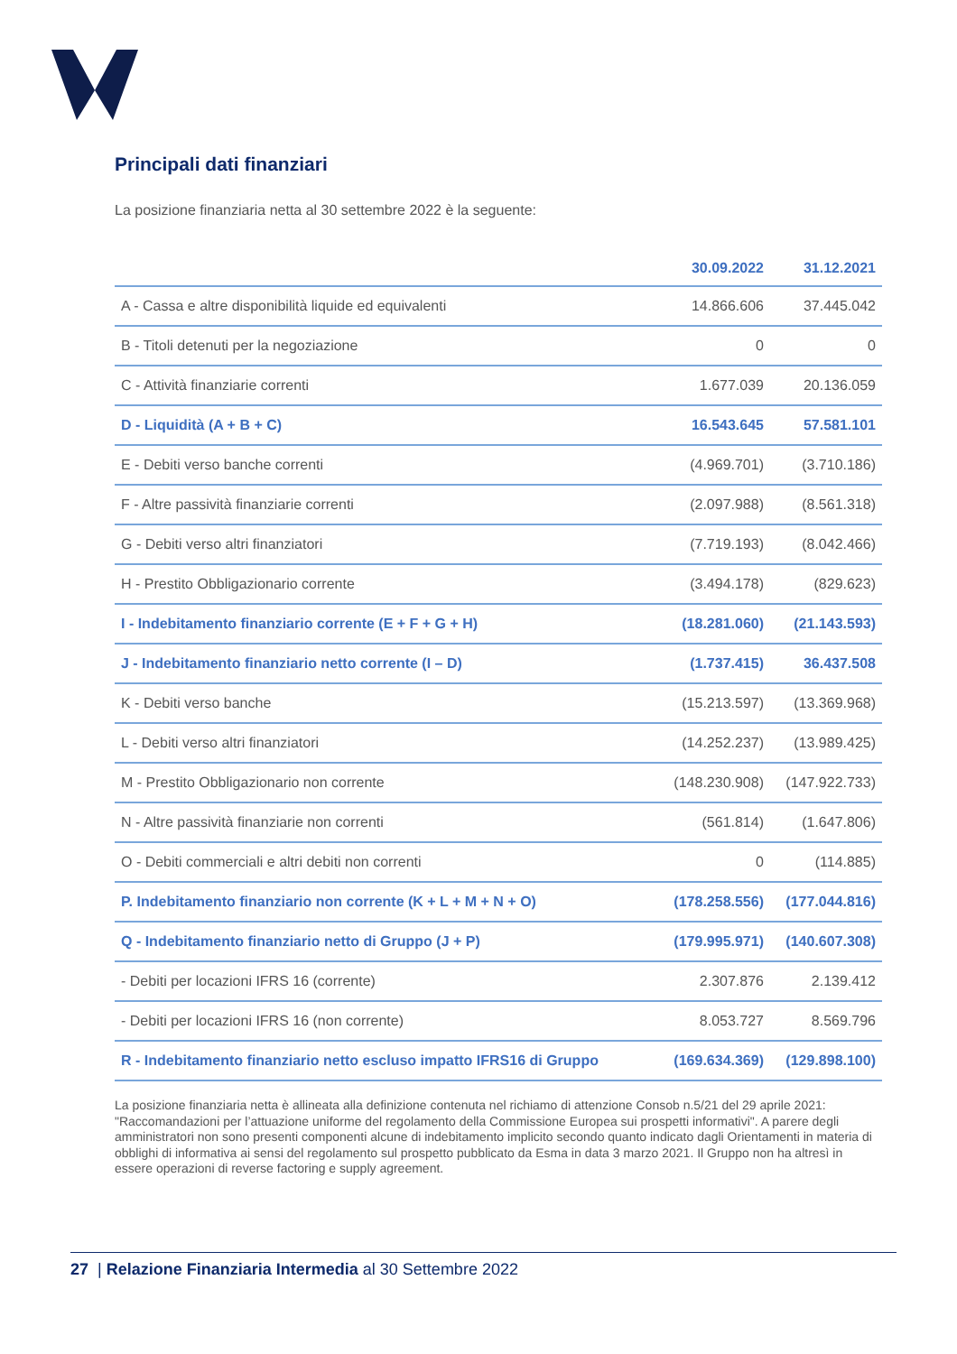Principali dati finanziari
La posizione finanziaria netta al 30 settembre 2022 è la seguente:
| | 30.09.2022 | 31.12.2021 |
| --- | --- | --- |
| A - Cassa e altre disponibilità liquide ed equivalenti | 14.866.606 | 37.445.042 |
| B - Titoli detenuti per la negoziazione | 0 | 0 |
| C - Attività finanziarie correnti | 1.677.039 | 20.136.059 |
| D - Liquidità (A + B + C) | 16.543.645 | 57.581.101 |
| E - Debiti verso banche correnti | (4.969.701) | (3.710.186) |
| F - Altre passività finanziarie correnti | (2.097.988) | (8.561.318) |
| G - Debiti verso altri finanziatori | (7.719.193) | (8.042.466) |
| H - Prestito Obbligazionario corrente | (3.494.178) | (829.623) |
| I - Indebitamento finanziario corrente (E + F + G + H) | (18.281.060) | (21.143.593) |
| J - Indebitamento finanziario netto corrente (I – D) | (1.737.415) | 36.437.508 |
| K - Debiti verso banche | (15.213.597) | (13.369.968) |
| L - Debiti verso altri finanziatori | (14.252.237) | (13.989.425) |
| M - Prestito Obbligazionario non corrente | (148.230.908) | (147.922.733) |
| N - Altre passività finanziarie non correnti | (561.814) | (1.647.806) |
| O - Debiti commerciali e altri debiti non correnti | 0 | (114.885) |
| P. Indebitamento finanziario non corrente (K + L + M + N + O) | (178.258.556) | (177.044.816) |
| Q - Indebitamento finanziario netto di Gruppo (J + P) | (179.995.971) | (140.607.308) |
| - Debiti per locazioni IFRS 16 (corrente) | 2.307.876 | 2.139.412 |
| - Debiti per locazioni IFRS 16 (non corrente) | 8.053.727 | 8.569.796 |
| R - Indebitamento finanziario netto escluso impatto IFRS16 di Gruppo | (169.634.369) | (129.898.100) |
La posizione finanziaria netta è allineata alla definizione contenuta nel richiamo di attenzione Consob n.5/21 del 29 aprile 2021: "Raccomandazioni per l’attuazione uniforme del regolamento della Commissione Europea sui prospetti informativi". A parere degli amministratori non sono presenti componenti alcune di indebitamento implicito secondo quanto indicato dagli Orientamenti in materia di obblighi di informativa ai sensi del regolamento sul prospetto pubblicato da Esma in data 3 marzo 2021. Il Gruppo non ha altresì in essere operazioni di reverse factoring e supply agreement.
27 | Relazione Finanziaria Intermedia al 30 Settembre 2022